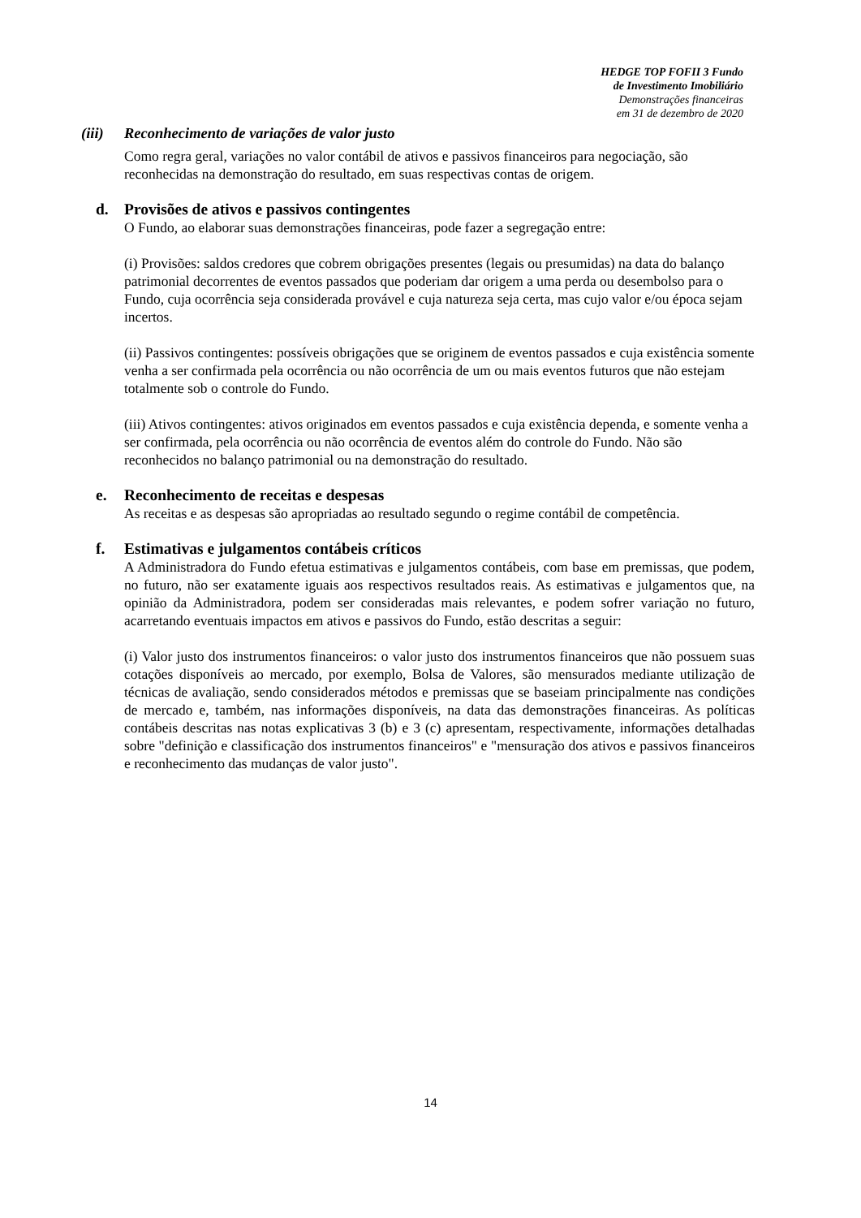HEDGE TOP FOFII 3 Fundo
de Investimento Imobiliário
Demonstrações financeiras
em 31 de dezembro de 2020
(iii) Reconhecimento de variações de valor justo
Como regra geral, variações no valor contábil de ativos e passivos financeiros para negociação, são reconhecidas na demonstração do resultado, em suas respectivas contas de origem.
d. Provisões de ativos e passivos contingentes
O Fundo, ao elaborar suas demonstrações financeiras, pode fazer a segregação entre:
(i) Provisões: saldos credores que cobrem obrigações presentes (legais ou presumidas) na data do balanço patrimonial decorrentes de eventos passados que poderiam dar origem a uma perda ou desembolso para o Fundo, cuja ocorrência seja considerada provável e cuja natureza seja certa, mas cujo valor e/ou época sejam incertos.
(ii) Passivos contingentes: possíveis obrigações que se originem de eventos passados e cuja existência somente venha a ser confirmada pela ocorrência ou não ocorrência de um ou mais eventos futuros que não estejam totalmente sob o controle do Fundo.
(iii) Ativos contingentes: ativos originados em eventos passados e cuja existência dependa, e somente venha a ser confirmada, pela ocorrência ou não ocorrência de eventos além do controle do Fundo. Não são reconhecidos no balanço patrimonial ou na demonstração do resultado.
e. Reconhecimento de receitas e despesas
As receitas e as despesas são apropriadas ao resultado segundo o regime contábil de competência.
f. Estimativas e julgamentos contábeis críticos
A Administradora do Fundo efetua estimativas e julgamentos contábeis, com base em premissas, que podem, no futuro, não ser exatamente iguais aos respectivos resultados reais. As estimativas e julgamentos que, na opinião da Administradora, podem ser consideradas mais relevantes, e podem sofrer variação no futuro, acarretando eventuais impactos em ativos e passivos do Fundo, estão descritas a seguir:
(i) Valor justo dos instrumentos financeiros: o valor justo dos instrumentos financeiros que não possuem suas cotações disponíveis ao mercado, por exemplo, Bolsa de Valores, são mensurados mediante utilização de técnicas de avaliação, sendo considerados métodos e premissas que se baseiam principalmente nas condições de mercado e, também, nas informações disponíveis, na data das demonstrações financeiras. As políticas contábeis descritas nas notas explicativas 3 (b) e 3 (c) apresentam, respectivamente, informações detalhadas sobre "definição e classificação dos instrumentos financeiros" e "mensuração dos ativos e passivos financeiros e reconhecimento das mudanças de valor justo".
14